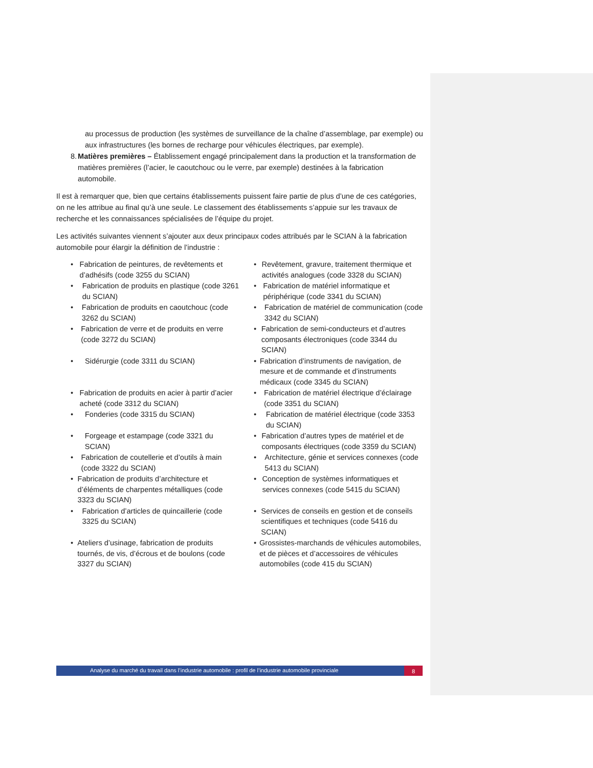au processus de production (les systèmes de surveillance de la chaîne d’assemblage, par exemple) ou aux infrastructures (les bornes de recharge pour véhicules électriques, par exemple).
8. Matières premières – Établissement engagé principalement dans la production et la transformation de matières premières (l’acier, le caoutchouc ou le verre, par exemple) destinées à la fabrication automobile.
Il est à remarquer que, bien que certains établissements puissent faire partie de plus d’une de ces catégories, on ne les attribue au final qu’à une seule. Le classement des établissements s’appuie sur les travaux de recherche et les connaissances spécialisées de l’équipe du projet.
Les activités suivantes viennent s’ajouter aux deux principaux codes attribués par le SCIAN à la fabrication automobile pour élargir la définition de l’industrie :
• Fabrication de peintures, de revêtements et d’adhésifs (code 3255 du SCIAN)
• Revêtement, gravure, traitement thermique et activités analogues (code 3328 du SCIAN)
• Fabrication de produits en plastique (code 3261 du SCIAN)
• Fabrication de matériel informatique et périphérique (code 3341 du SCIAN)
• Fabrication de produits en caoutchouc (code 3262 du SCIAN)
• Fabrication de matériel de communication (code 3342 du SCIAN)
• Fabrication de verre et de produits en verre (code 3272 du SCIAN)
• Fabrication de semi-conducteurs et d’autres composants électroniques (code 3344 du SCIAN)
• Sidérurgie (code 3311 du SCIAN)
• Fabrication d’instruments de navigation, de mesure et de commande et d’instruments médicaux (code 3345 du SCIAN)
• Fabrication de produits en acier à partir d’acier acheté (code 3312 du SCIAN)
• Fabrication de matériel électrique d’éclairage (code 3351 du SCIAN)
• Fonderies (code 3315 du SCIAN)
• Fabrication de matériel électrique (code 3353 du SCIAN)
• Forgeage et estampage (code 3321 du SCIAN)
• Fabrication d’autres types de matériel et de composants électriques (code 3359 du SCIAN)
• Fabrication de coutellerie et d’outils à main (code 3322 du SCIAN)
• Architecture, génie et services connexes (code 5413 du SCIAN)
• Fabrication de produits d’architecture et d’éléments de charpentes métalliques (code 3323 du SCIAN)
• Conception de systèmes informatiques et services connexes (code 5415 du SCIAN)
• Fabrication d’articles de quincaillerie (code 3325 du SCIAN)
• Services de conseils en gestion et de conseils scientifiques et techniques (code 5416 du SCIAN)
• Ateliers d’usinage, fabrication de produits tournés, de vis, d’écrous et de boulons (code 3327 du SCIAN)
• Grossistes-marchands de véhicules automobiles, et de pièces et d’accessoires de véhicules automobiles (code 415 du SCIAN)
Analyse du marché du travail dans l’industrie automobile : profil de l’industrie automobile provinciale
8